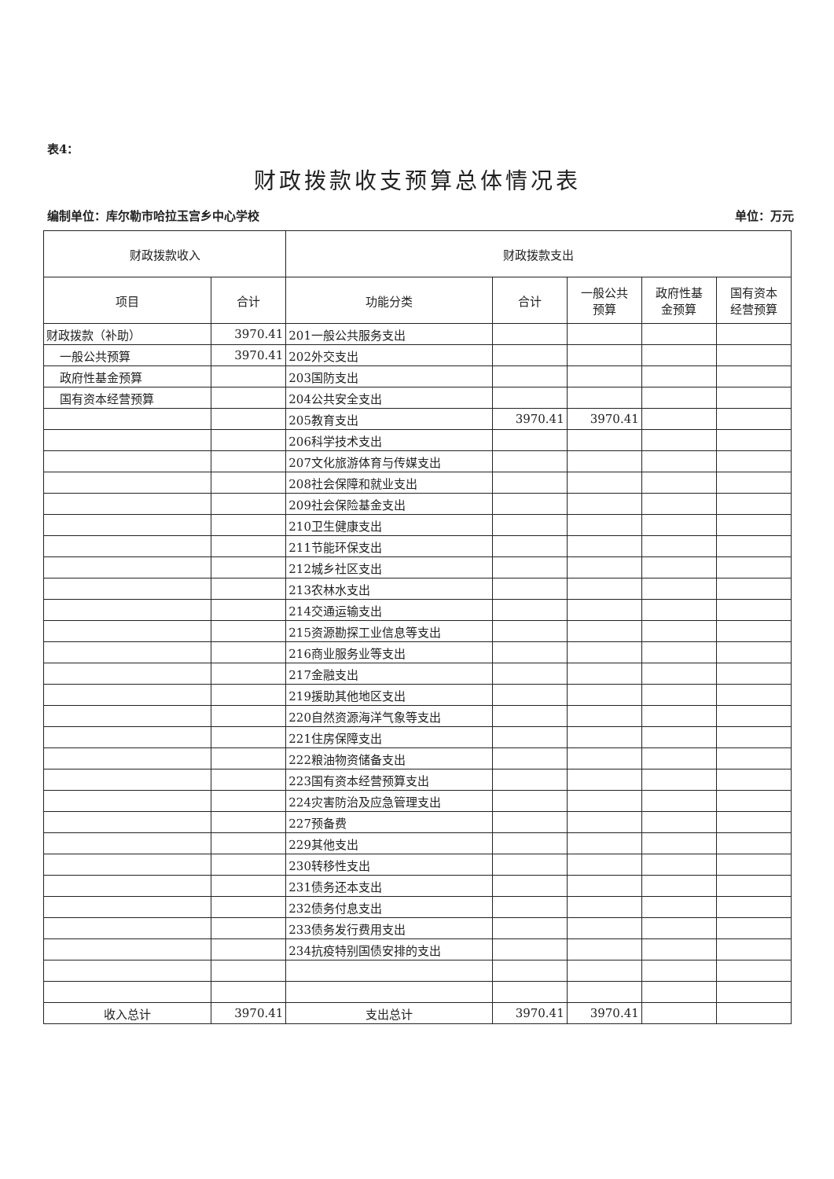表4：
财政拨款收支预算总体情况表
编制单位：库尔勒市哈拉玉宫乡中心学校 单位：万元
| 财政拨款收入 | | 财政拨款支出 | | | | |
| --- | --- | --- | --- | --- | --- | --- |
| 项目 | 合计 | 功能分类 | 合计 | 一般公共 预算 | 政府性基 金预算 | 国有资本 经营预算 |
| 财政拨款（补助） | 3970.41 | 201一般公共服务支出 | | | | |
| 一般公共预算 | 3970.41 | 202外交支出 | | | | |
| 政府性基金预算 | | 203国防支出 | | | | |
| 国有资本经营预算 | | 204公共安全支出 | | | | |
| | | 205教育支出 | 3970.41 | 3970.41 | | |
| | | 206科学技术支出 | | | | |
| | | 207文化旅游体育与传媒支出 | | | | |
| | | 208社会保障和就业支出 | | | | |
| | | 209社会保险基金支出 | | | | |
| | | 210卫生健康支出 | | | | |
| | | 211节能环保支出 | | | | |
| | | 212城乡社区支出 | | | | |
| | | 213农林水支出 | | | | |
| | | 214交通运输支出 | | | | |
| | | 215资源勘探工业信息等支出 | | | | |
| | | 216商业服务业等支出 | | | | |
| | | 217金融支出 | | | | |
| | | 219援助其他地区支出 | | | | |
| | | 220自然资源海洋气象等支出 | | | | |
| | | 221住房保障支出 | | | | |
| | | 222粮油物资储备支出 | | | | |
| | | 223国有资本经营预算支出 | | | | |
| | | 224灾害防治及应急管理支出 | | | | |
| | | 227预备费 | | | | |
| | | 229其他支出 | | | | |
| | | 230转移性支出 | | | | |
| | | 231债务还本支出 | | | | |
| | | 232债务付息支出 | | | | |
| | | 233债务发行费用支出 | | | | |
| | | 234抗疫特别国债安排的支出 | | | | |
| 收入总计 | 3970.41 | 支出总计 | 3970.41 | 3970.41 | | |